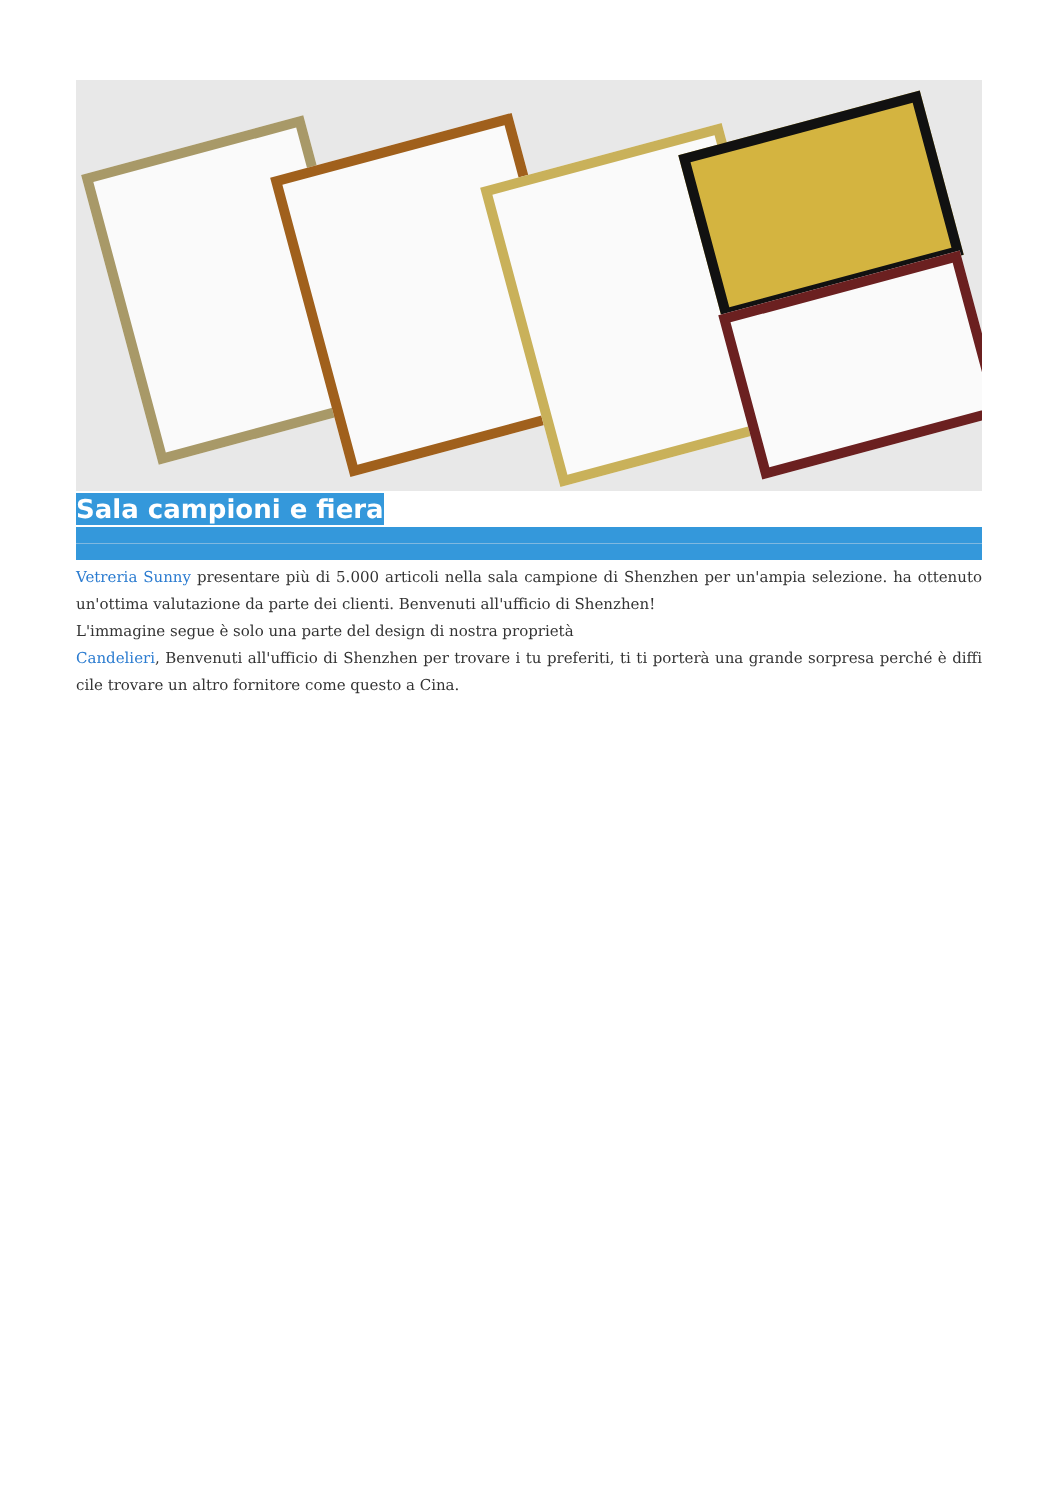Sala campioni e fiera
Vetreria Sunny presentare più di 5.000 articoli nella sala campione di Shenzhen per un'ampia selezione. ha ottenuto un'ottima valutazione da parte dei clienti. Benvenuti all'ufficio di Shenzhen!
L'immagine segue è solo una parte del design di nostra proprietà
Candelieri, Benvenuti all'ufficio di Shenzhen per trovare i tu preferiti, ti ti porterà una grande sorpresa perché è diffi cile trovare un altro fornitore come questo a Cina.